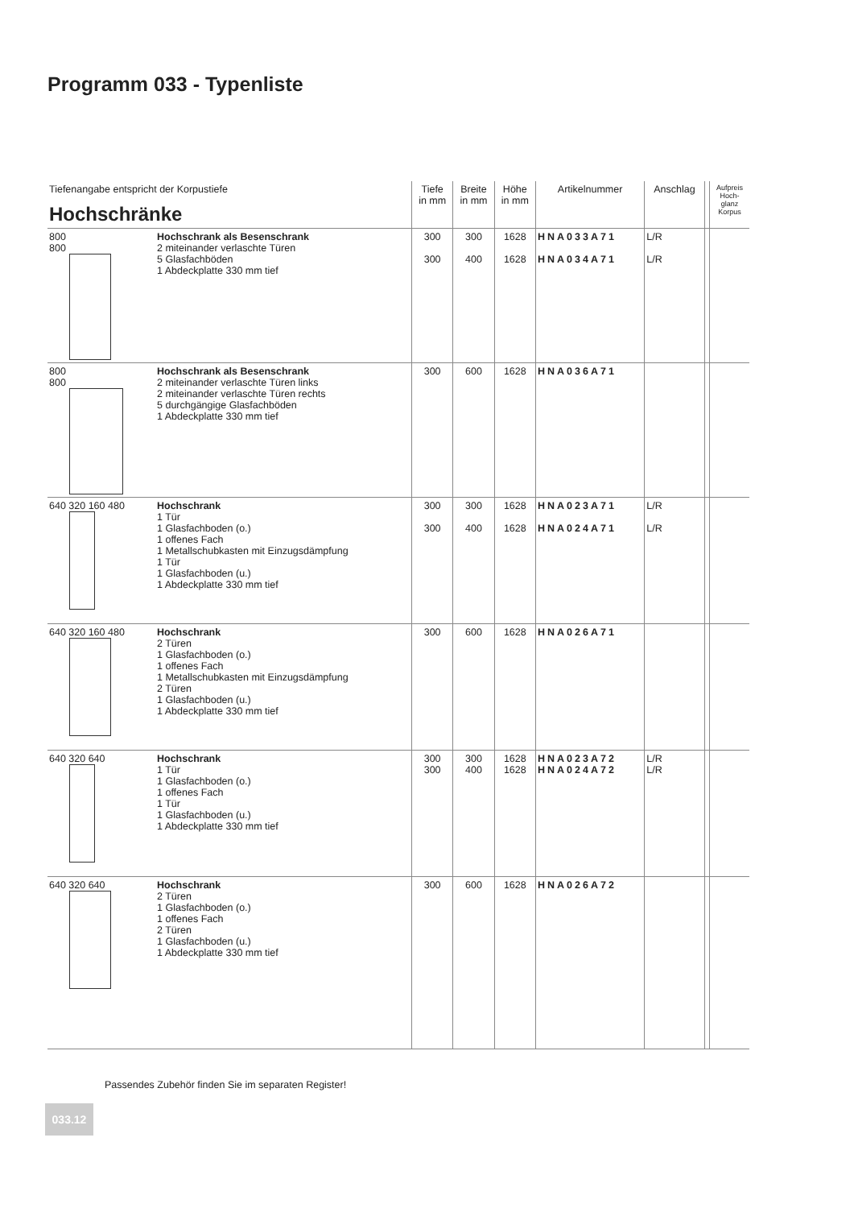Programm 033 - Typenliste
| Tiefenangabe entspricht der Korpustiefe Hochschränke | | Tiefe in mm | Breite in mm | Höhe in mm | Artikelnummer | Anschlag | | Aufpreis Hoch- glanz Korpus |
| 800 800 | Hochschrank als Besenschrank 2 miteinander verlaschte Türen 5 Glasfachböden 1 Abdeckplatte 330 mm tief | 300 300 | 300 400 | 1628 1628 | HNA033A71 HNA034A71 | L/R L/R | | |
| 800 800 | Hochschrank als Besenschrank 2 miteinander verlaschte Türen links 2 miteinander verlaschte Türen rechts 5 durchgängige Glasfachböden 1 Abdeckplatte 330 mm tief | 300 | 600 | 1628 | HNA036A71 | | | |
| 640 320 160 480 | Hochschrank 1 Tür 1 Glasfachboden (o.) 1 offenes Fach 1 Metallschubkasten mit Einzugsdämpfung 1 Tür 1 Glasfachboden (u.) 1 Abdeckplatte 330 mm tief | 300 300 | 300 400 | 1628 1628 | HNA023A71 HNA024A71 | L/R L/R | | |
| 640 320 160 480 | Hochschrank 2 Türen 1 Glasfachboden (o.) 1 offenes Fach 1 Metallschubkasten mit Einzugsdämpfung 2 Türen 1 Glasfachboden (u.) 1 Abdeckplatte 330 mm tief | 300 | 600 | 1628 | HNA026A71 | | | |
| 640 320 640 | Hochschrank 1 Tür 1 Glasfachboden (o.) 1 offenes Fach 1 Tür 1 Glasfachboden (u.) 1 Abdeckplatte 330 mm tief | 300 300 | 300 400 | 1628 1628 | HNA023A72 HNA024A72 | L/R L/R | | |
| 640 320 640 | Hochschrank 2 Türen 1 Glasfachboden (o.) 1 offenes Fach 2 Türen 1 Glasfachboden (u.) 1 Abdeckplatte 330 mm tief | 300 | 600 | 1628 | HNA026A72 | | | |
Passendes Zubehör finden Sie im separaten Register!
033.12